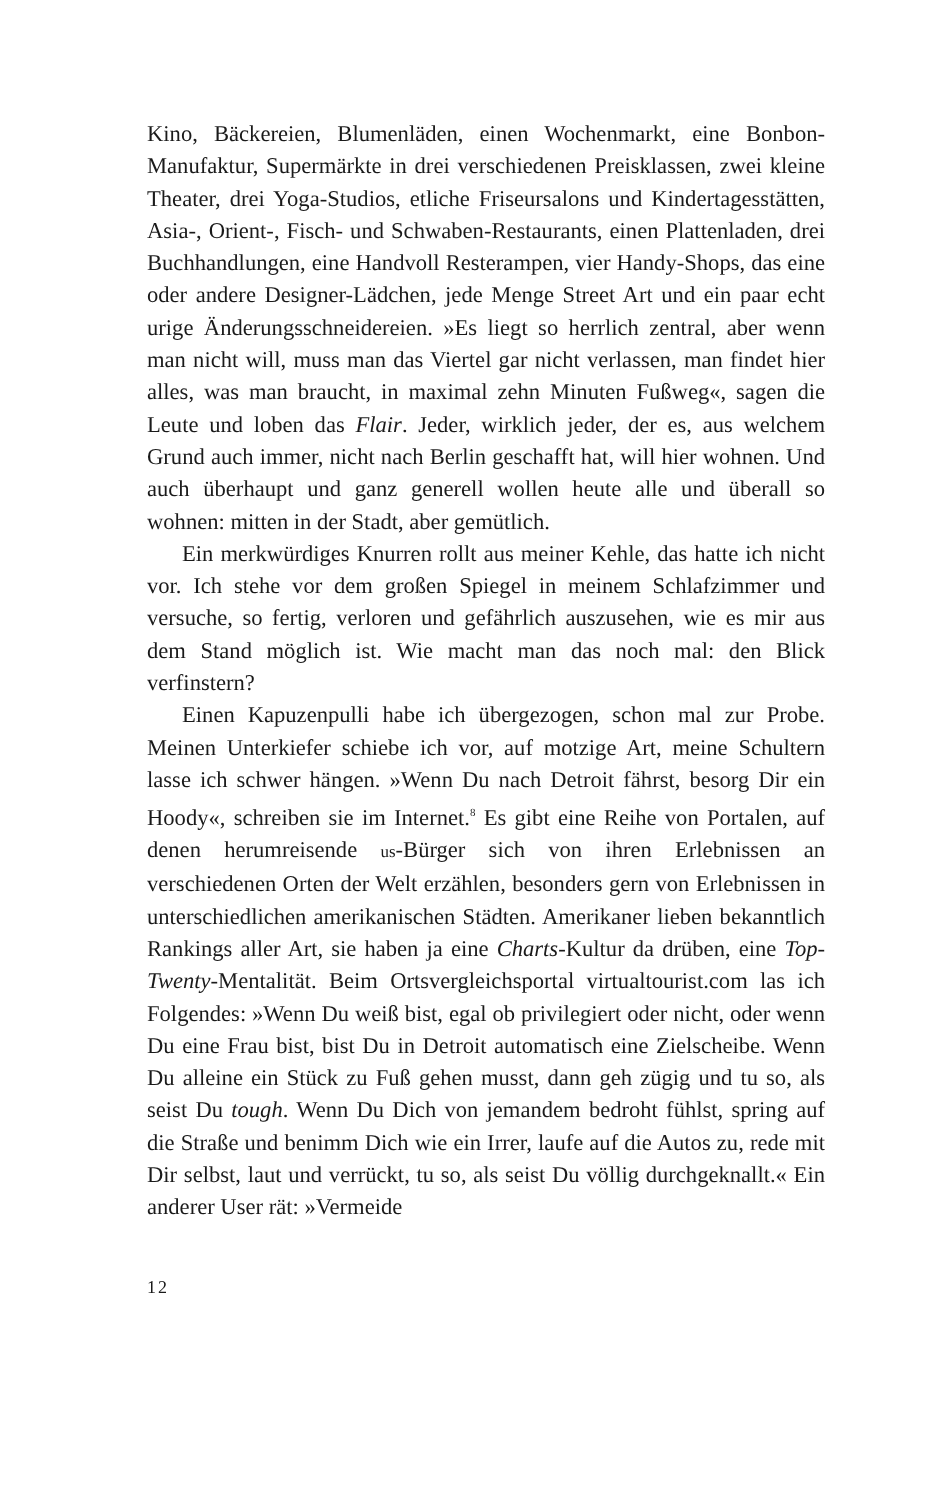Kino, Bäckereien, Blumenläden, einen Wochenmarkt, eine Bonbon-Manufaktur, Supermärkte in drei verschiedenen Preisklassen, zwei kleine Theater, drei Yoga-Studios, etliche Friseursalons und Kindertagesstätten, Asia-, Orient-, Fisch- und Schwaben-Restaurants, einen Plattenladen, drei Buchhandlungen, eine Handvoll Resterampen, vier Handy-Shops, das eine oder andere Designer-Lädchen, jede Menge Street Art und ein paar echt urige Änderungsschneidereien. »Es liegt so herrlich zentral, aber wenn man nicht will, muss man das Viertel gar nicht verlassen, man findet hier alles, was man braucht, in maximal zehn Minuten Fußweg«, sagen die Leute und loben das Flair. Jeder, wirklich jeder, der es, aus welchem Grund auch immer, nicht nach Berlin geschafft hat, will hier wohnen. Und auch überhaupt und ganz generell wollen heute alle und überall so wohnen: mitten in der Stadt, aber gemütlich.
Ein merkwürdiges Knurren rollt aus meiner Kehle, das hatte ich nicht vor. Ich stehe vor dem großen Spiegel in meinem Schlafzimmer und versuche, so fertig, verloren und gefährlich auszusehen, wie es mir aus dem Stand möglich ist. Wie macht man das noch mal: den Blick verfinstern?
Einen Kapuzenpulli habe ich übergezogen, schon mal zur Probe. Meinen Unterkiefer schiebe ich vor, auf motzige Art, meine Schultern lasse ich schwer hängen. »Wenn Du nach Detroit fährst, besorg Dir ein Hoody«, schreiben sie im Internet.<sup>8</sup> Es gibt eine Reihe von Portalen, auf denen herumreisende us-Bürger sich von ihren Erlebnissen an verschiedenen Orten der Welt erzählen, besonders gern von Erlebnissen in unterschiedlichen amerikanischen Städten. Amerikaner lieben bekanntlich Rankings aller Art, sie haben ja eine Charts-Kultur da drüben, eine Top-Twenty-Mentalität. Beim Ortsvergleichsportal virtualtourist.com las ich Folgendes: »Wenn Du weiß bist, egal ob privilegiert oder nicht, oder wenn Du eine Frau bist, bist Du in Detroit automatisch eine Zielscheibe. Wenn Du alleine ein Stück zu Fuß gehen musst, dann geh zügig und tu so, als seist Du tough. Wenn Du Dich von jemandem bedroht fühlst, spring auf die Straße und benimm Dich wie ein Irrer, laufe auf die Autos zu, rede mit Dir selbst, laut und verrückt, tu so, als seist Du völlig durchgeknallt.« Ein anderer User rät: »Vermeide
12